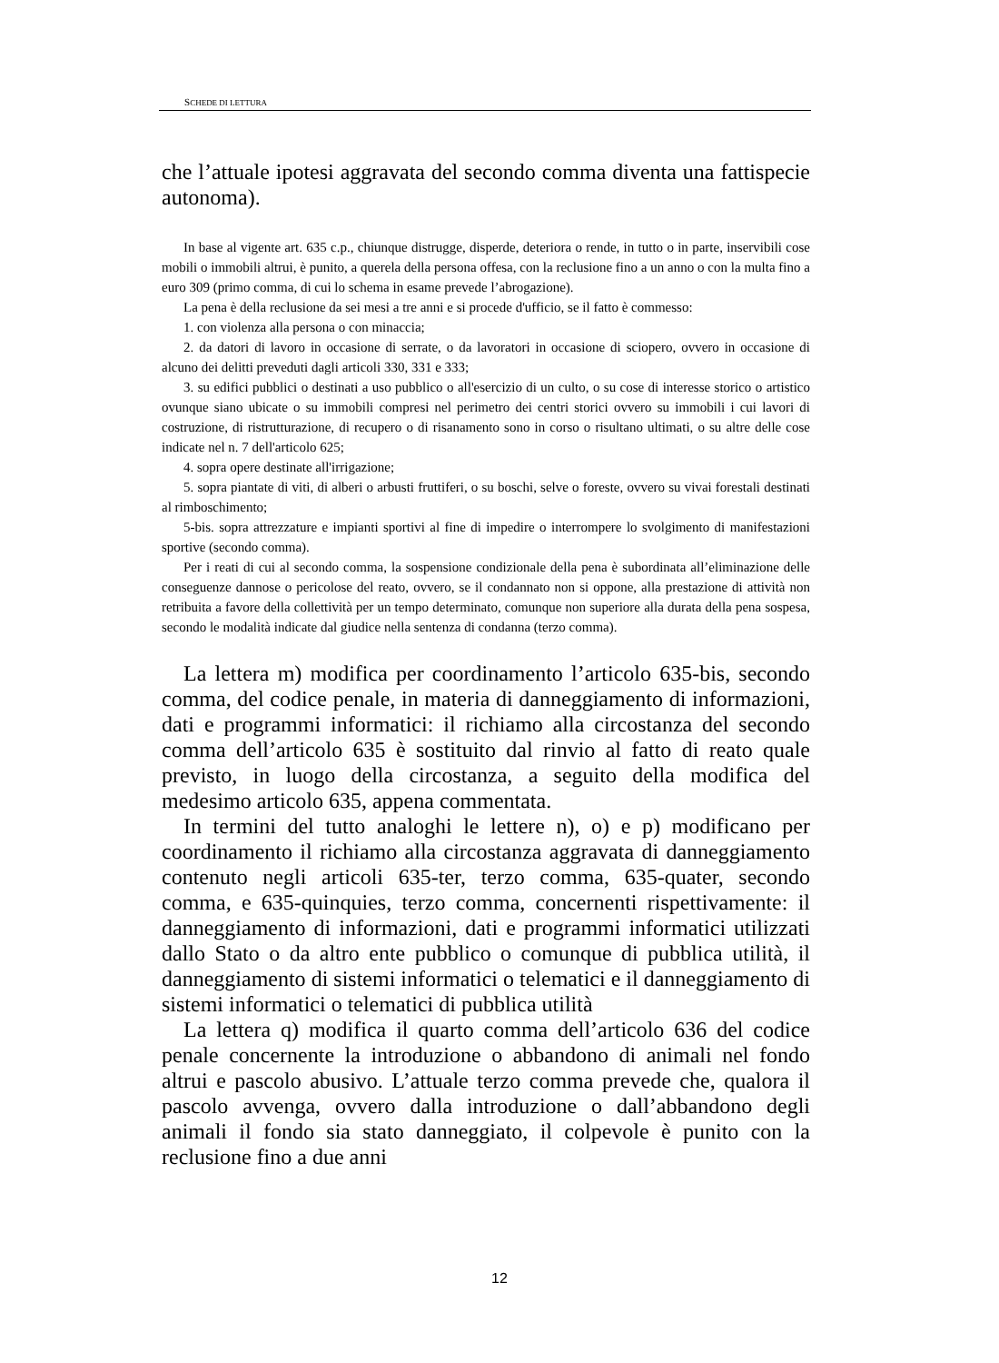SCHEDE DI LETTURA
che l’attuale ipotesi aggravata del secondo comma diventa una fattispecie autonoma).
In base al vigente art. 635 c.p., chiunque distrugge, disperde, deteriora o rende, in tutto o in parte, inservibili cose mobili o immobili altrui, è punito, a querela della persona offesa, con la reclusione fino a un anno o con la multa fino a euro 309 (primo comma, di cui lo schema in esame prevede l’abrogazione).
La pena è della reclusione da sei mesi a tre anni e si procede d'ufficio, se il fatto è commesso:
1. con violenza alla persona o con minaccia;
2. da datori di lavoro in occasione di serrate, o da lavoratori in occasione di sciopero, ovvero in occasione di alcuno dei delitti preveduti dagli articoli 330, 331 e 333;
3. su edifici pubblici o destinati a uso pubblico o all'esercizio di un culto, o su cose di interesse storico o artistico ovunque siano ubicate o su immobili compresi nel perimetro dei centri storici ovvero su immobili i cui lavori di costruzione, di ristrutturazione, di recupero o di risanamento sono in corso o risultano ultimati, o su altre delle cose indicate nel n. 7 dell'articolo 625;
4. sopra opere destinate all'irrigazione;
5. sopra piantate di viti, di alberi o arbusti fruttiferi, o su boschi, selve o foreste, ovvero su vivai forestali destinati al rimboschimento;
5-bis. sopra attrezzature e impianti sportivi al fine di impedire o interrompere lo svolgimento di manifestazioni sportive (secondo comma).
Per i reati di cui al secondo comma, la sospensione condizionale della pena è subordinata all’eliminazione delle conseguenze dannose o pericolose del reato, ovvero, se il condannato non si oppone, alla prestazione di attività non retribuita a favore della collettività per un tempo determinato, comunque non superiore alla durata della pena sospesa, secondo le modalità indicate dal giudice nella sentenza di condanna (terzo comma).
La lettera m) modifica per coordinamento l’articolo 635-bis, secondo comma, del codice penale, in materia di danneggiamento di informazioni, dati e programmi informatici: il richiamo alla circostanza del secondo comma dell’articolo 635 è sostituito dal rinvio al fatto di reato quale previsto, in luogo della circostanza, a seguito della modifica del medesimo articolo 635, appena commentata.
In termini del tutto analoghi le lettere n), o) e p) modificano per coordinamento il richiamo alla circostanza aggravata di danneggiamento contenuto negli articoli 635-ter, terzo comma, 635-quater, secondo comma, e 635-quinquies, terzo comma, concernenti rispettivamente: il danneggiamento di informazioni, dati e programmi informatici utilizzati dallo Stato o da altro ente pubblico o comunque di pubblica utilità, il danneggiamento di sistemi informatici o telematici e il danneggiamento di sistemi informatici o telematici di pubblica utilità
La lettera q) modifica il quarto comma dell’articolo 636 del codice penale concernente la introduzione o abbandono di animali nel fondo altrui e pascolo abusivo. L’attuale terzo comma prevede che, qualora il pascolo avvenga, ovvero dalla introduzione o dall’abbandono degli animali il fondo sia stato danneggiato, il colpevole è punito con la reclusione fino a due anni
12